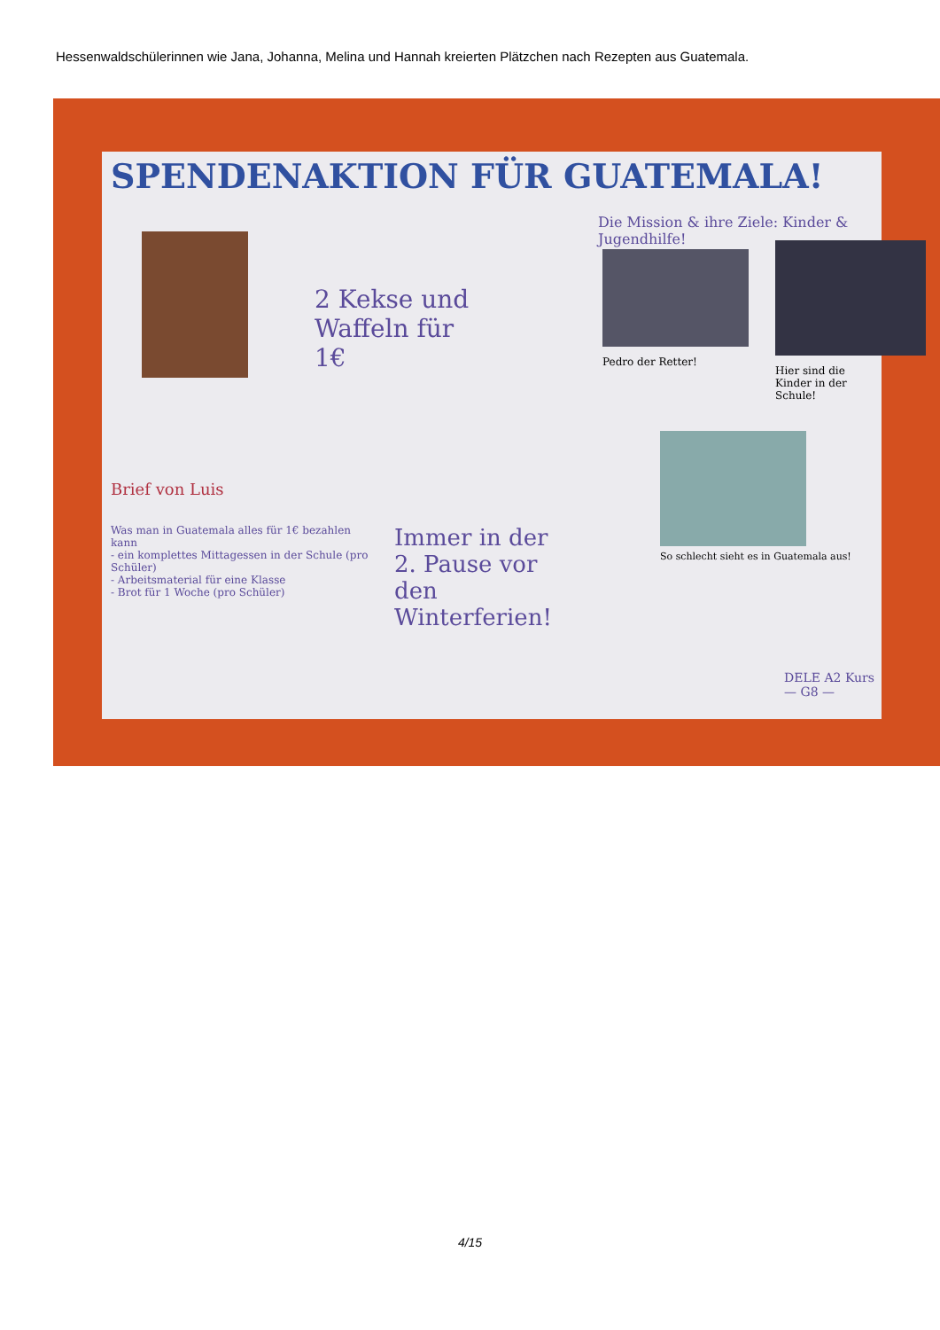Hessenwaldschülerinnen wie Jana, Johanna, Melina und Hannah kreierten Plätzchen nach Rezepten aus Guatemala.
SPENDENAKTION FÜR GUATEMALA!
Die Mission & ihre Ziele: Kinder & Jugendhilfe!
2 Kekse und Waffeln für 1€
Pedro der Retter!
Hier sind die Kinder in der Schule!
Brief von Luis
So schlecht sieht es in Guatemala aus!
Was man in Guatemala alles für 1€ bezahlen kann
- ein komplettes Mittagessen in der Schule (pro Schüler)
- Arbeitsmaterial für eine Klasse
- Brot für 1 Woche (pro Schüler)
Immer in der 2. Pause vor den Winterferien!
DELE A2 Kurs — G8 —
4/15